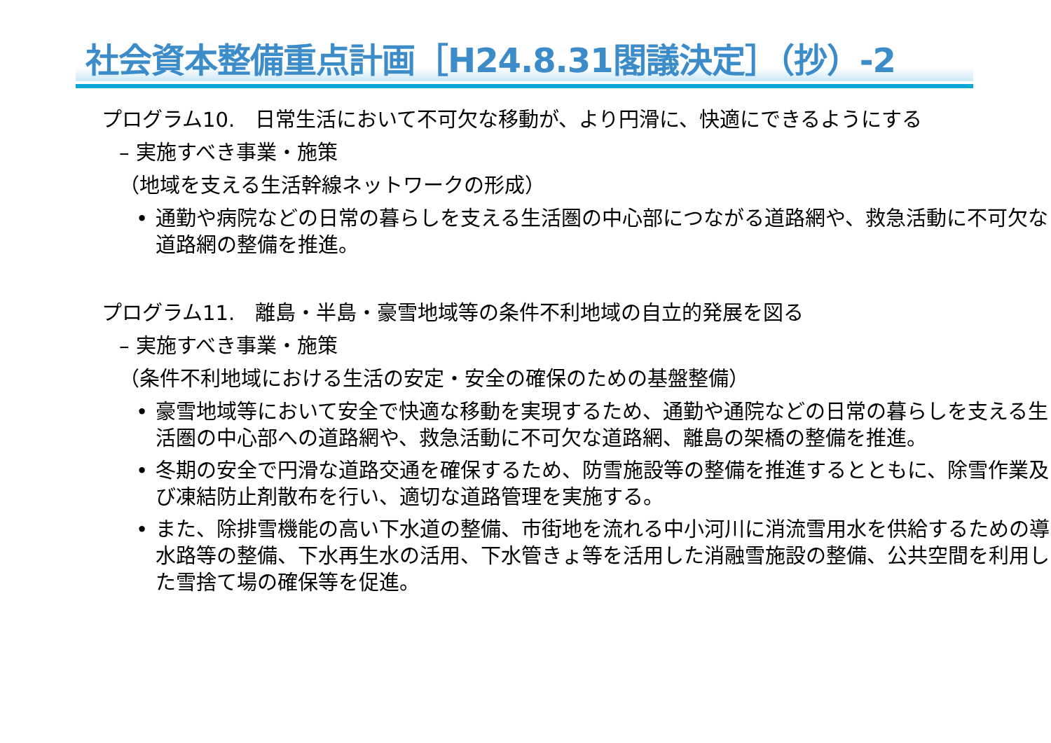社会資本整備重点計画［H24.8.31閣議決定］（抄）-2
プログラム10.　日常生活において不可欠な移動が、より円滑に、快適にできるようにする
– 実施すべき事業・施策
（地域を支える生活幹線ネットワークの形成）
• 通勤や病院などの日常の暮らしを支える生活圏の中心部につながる道路網や、救急活動に不可欠な道路網の整備を推進。
プログラム11.　離島・半島・豪雪地域等の条件不利地域の自立的発展を図る
– 実施すべき事業・施策
（条件不利地域における生活の安定・安全の確保のための基盤整備）
• 豪雪地域等において安全で快適な移動を実現するため、通勤や通院などの日常の暮らしを支える生活圏の中心部への道路網や、救急活動に不可欠な道路網、離島の架橋の整備を推進。
• 冬期の安全で円滑な道路交通を確保するため、防雪施設等の整備を推進するとともに、除雪作業及び凍結防止剤散布を行い、適切な道路管理を実施する。
• また、除排雪機能の高い下水道の整備、市街地を流れる中小河川に消流雪用水を供給するための導水路等の整備、下水再生水の活用、下水管きょ等を活用した消融雪施設の整備、公共空間を利用した雪捨て場の確保等を促進。